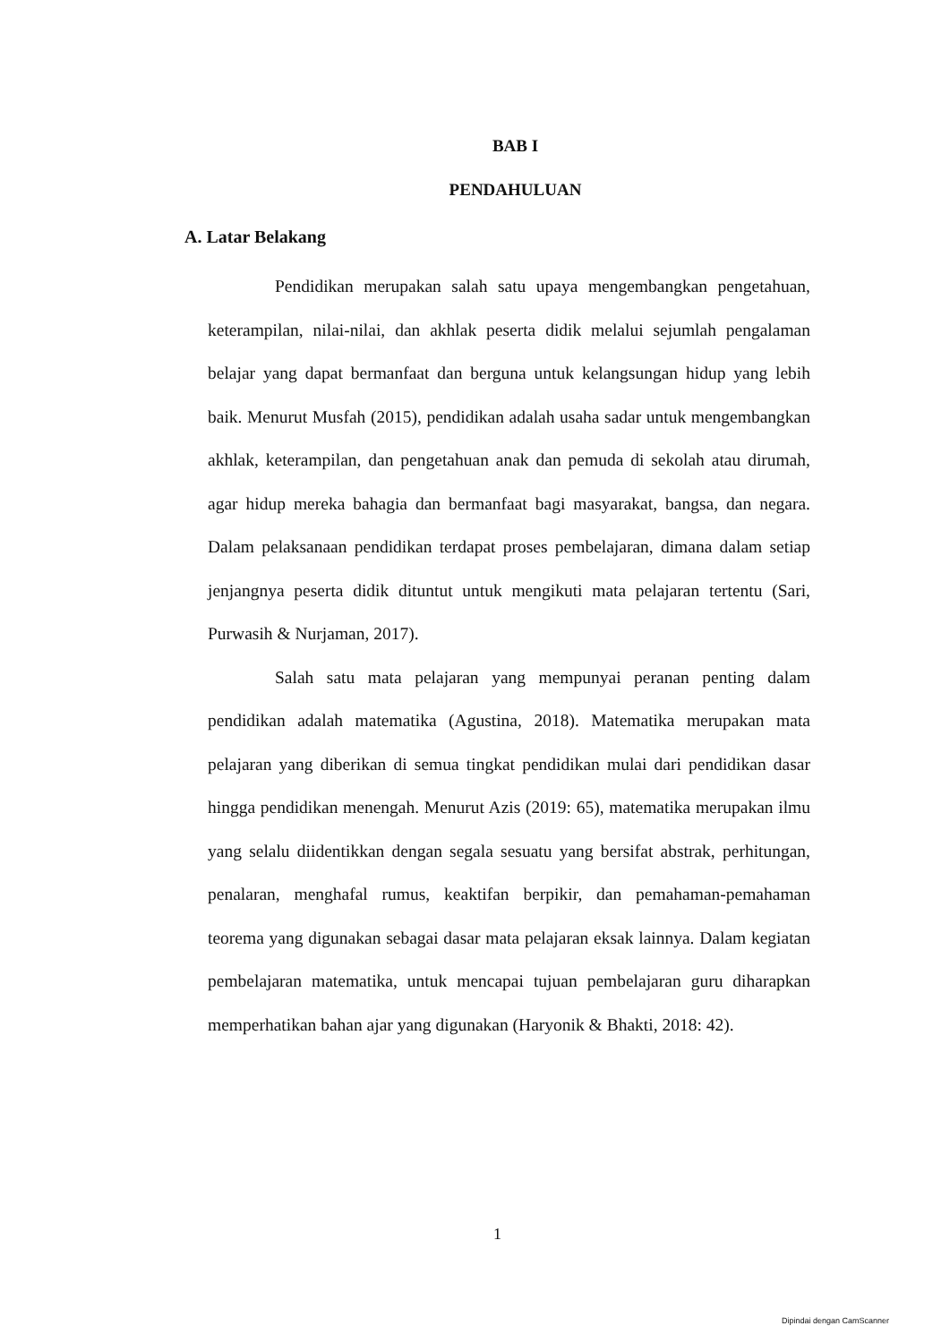BAB I
PENDAHULUAN
A. Latar Belakang
Pendidikan merupakan salah satu upaya mengembangkan pengetahuan, keterampilan, nilai-nilai, dan akhlak peserta didik melalui sejumlah pengalaman belajar yang dapat bermanfaat dan berguna untuk kelangsungan hidup yang lebih baik. Menurut Musfah (2015), pendidikan adalah usaha sadar untuk mengembangkan akhlak, keterampilan, dan pengetahuan anak dan pemuda di sekolah atau dirumah, agar hidup mereka bahagia dan bermanfaat bagi masyarakat, bangsa, dan negara. Dalam pelaksanaan pendidikan terdapat proses pembelajaran, dimana dalam setiap jenjangnya peserta didik dituntut untuk mengikuti mata pelajaran tertentu (Sari, Purwasih & Nurjaman, 2017).
Salah satu mata pelajaran yang mempunyai peranan penting dalam pendidikan adalah matematika (Agustina, 2018). Matematika merupakan mata pelajaran yang diberikan di semua tingkat pendidikan mulai dari pendidikan dasar hingga pendidikan menengah. Menurut Azis (2019: 65), matematika merupakan ilmu yang selalu diidentikkan dengan segala sesuatu yang bersifat abstrak, perhitungan, penalaran, menghafal rumus, keaktifan berpikir, dan pemahaman-pemahaman teorema yang digunakan sebagai dasar mata pelajaran eksak lainnya. Dalam kegiatan pembelajaran matematika, untuk mencapai tujuan pembelajaran guru diharapkan memperhatikan bahan ajar yang digunakan (Haryonik & Bhakti, 2018: 42).
1
Dipindai dengan CamScanner